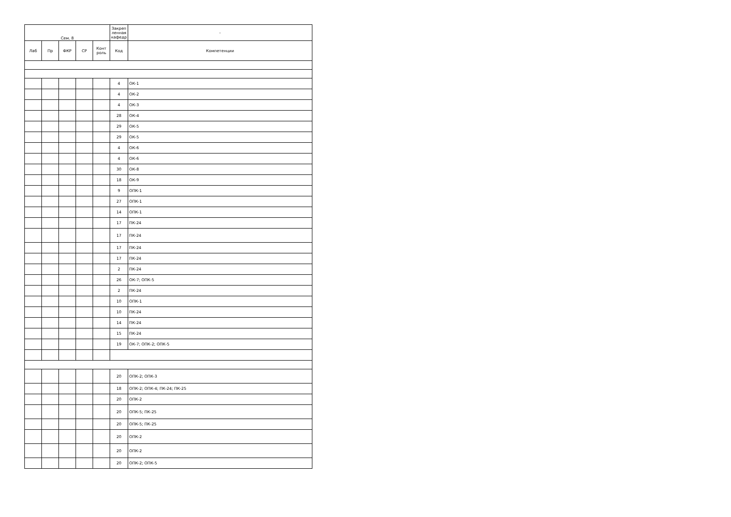| Сем. 8 | | | | | Закреп ленная кафедр | - |
| --- | --- | --- | --- | --- | --- | --- |
| Лаб | Пр | ФКР | СР | Конт роль | Код | Компетенции |
| | | | | | 4 | ОК-1 |
| | | | | | 4 | ОК-2 |
| | | | | | 4 | ОК-3 |
| | | | | | 28 | ОК-4 |
| | | | | | 29 | ОК-5 |
| | | | | | 29 | ОК-5 |
| | | | | | 4 | ОК-6 |
| | | | | | 4 | ОК-6 |
| | | | | | 30 | ОК-8 |
| | | | | | 18 | ОК-9 |
| | | | | | 9 | ОПК-1 |
| | | | | | 27 | ОПК-1 |
| | | | | | 14 | ОПК-1 |
| | | | | | 17 | ПК-24 |
| | | | | | 17 | ПК-24 |
| | | | | | 17 | ПК-24 |
| | | | | | 17 | ПК-24 |
| | | | | | 2 | ПК-24 |
| | | | | | 26 | ОК-7; ОПК-5 |
| | | | | | 2 | ПК-24 |
| | | | | | 10 | ОПК-1 |
| | | | | | 10 | ПК-24 |
| | | | | | 14 | ПК-24 |
| | | | | | 15 | ПК-24 |
| | | | | | 19 | ОК-7; ОПК-2; ОПК-5 |
| | | | | | 20 | ОПК-2; ОПК-3 |
| | | | | | 18 | ОПК-2; ОПК-4; ПК-24; ПК-25 |
| | | | | | 20 | ОПК-2 |
| | | | | | 20 | ОПК-5; ПК-25 |
| | | | | | 20 | ОПК-5; ПК-25 |
| | | | | | 20 | ОПК-2 |
| | | | | | 20 | ОПК-2 |
| | | | | | 20 | ОПК-2; ОПК-5 |